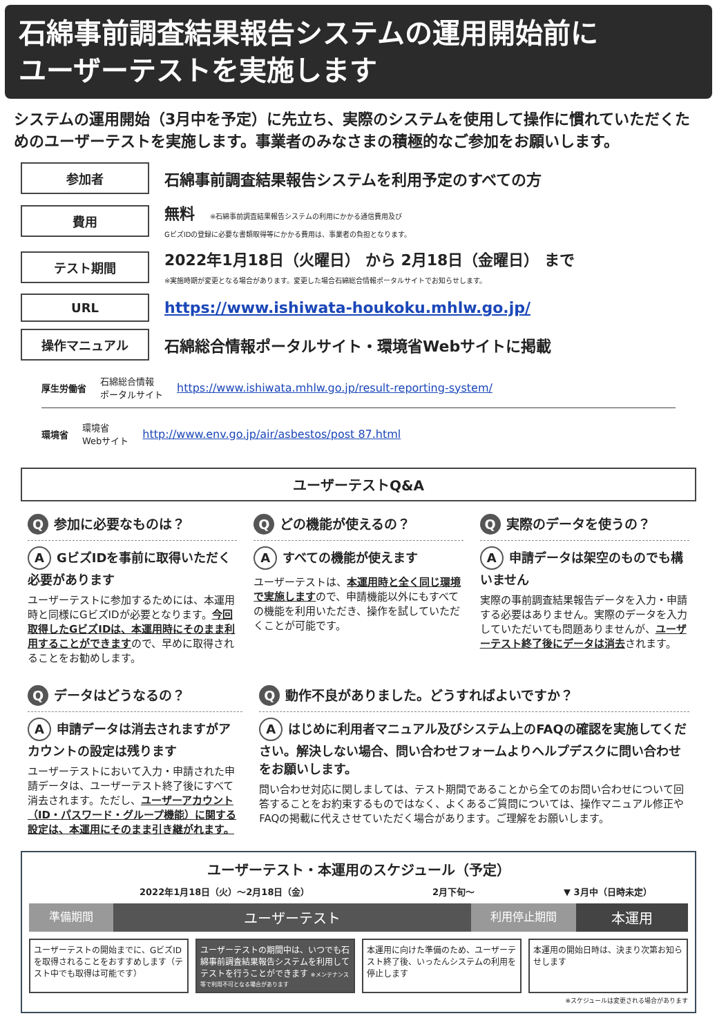石綿事前調査結果報告システムの運用開始前に
ユーザーテストを実施します
システムの運用開始（3月中を予定）に先立ち、実際のシステムを使用して操作に慣れていただくためのユーザーテストを実施します。事業者のみなさまの積極的なご参加をお願いします。
参加者
石綿事前調査結果報告システムを利用予定のすべての方
費用
無料　※石綿事前調査結果報告システムの利用にかかる通信費用及び
GビズIDの登録に必要な書類取得等にかかる費用は、事業者の負担となります。
テスト期間
2022年1月18日（火曜日） から 2月18日（金曜日） まで
※実施時期が変更となる場合があります。変更した場合石綿総合情報ポータルサイトでお知らせします。
URL
https://www.ishiwata-houkoku.mhlw.go.jp/
操作マニュアル
石綿総合情報ポータルサイト・環境省Webサイトに掲載
厚生労働省 石綿総合情報
ポータルサイト https://www.ishiwata.mhlw.go.jp/result-reporting-system/
環境省 環境省
Webサイト http://www.env.go.jp/air/asbestos/post 87.html
ユーザーテストQ&A
Q参加に必要なものは？
A GビズIDを事前に取得いただく必要があります
ユーザーテストに参加するためには、本運用時と同様にGビズIDが必要となります。今回取得したGビズIDは、本運用時にそのまま利用することができますので、早めに取得されることをお勧めします。
Qどの機能が使えるの？
Aすべての機能が使えます
ユーザーテストは、本運用時と全く同じ環境で実施しますので、申請機能以外にもすべての機能を利用いただき、操作を試していただくことが可能です。
Q実際のデータを使うの？
A申請データは架空のものでも構いません
実際の事前調査結果報告データを入力・申請する必要はありません。実際のデータを入力していただいても問題ありませんが、ユーザーテスト終了後にデータは消去されます。
Qデータはどうなるの？
A申請データは消去されますがアカウントの設定は残ります
ユーザーテストにおいて入力・申請された申請データは、ユーザーテスト終了後にすべて消去されます。ただし、ユーザーアカウント（ID・パスワード・グループ機能）に関する設定は、本運用にそのまま引き継がれます。
Q動作不良がありました。どうすればよいですか？
Aはじめに利用者マニュアル及びシステム上のFAQの確認を実施してください。解決しない場合、問い合わせフォームよりヘルプデスクに問い合わせをお願いします。
問い合わせ対応に関しましては、テスト期間であることから全てのお問い合わせについて回答することをお約束するものではなく、よくあるご質問については、操作マニュアル修正やFAQの掲載に代えさせていただく場合があります。ご理解をお願いします。
ユーザーテスト・本運用のスケジュール（予定）
2022年1月18日（火）～2月18日（金） 2月下旬～ ▼ 3月中（日時未定）
準備期間
ユーザーテスト
利用停止期間
本運用
ユーザーテストの開始までに、GビズIDを取得されることをおすすめします（テスト中でも取得は可能です）
ユーザーテストの期間中は、いつでも石綿事前調査結果報告システムを利用してテストを行うことができます ※メンテナンス等で利用不可となる場合があります
本運用に向けた準備のため、ユーザーテスト終了後、いったんシステムの利用を停止します
本運用の開始日時は、決まり次第お知らせします
※スケジュールは変更される場合があります